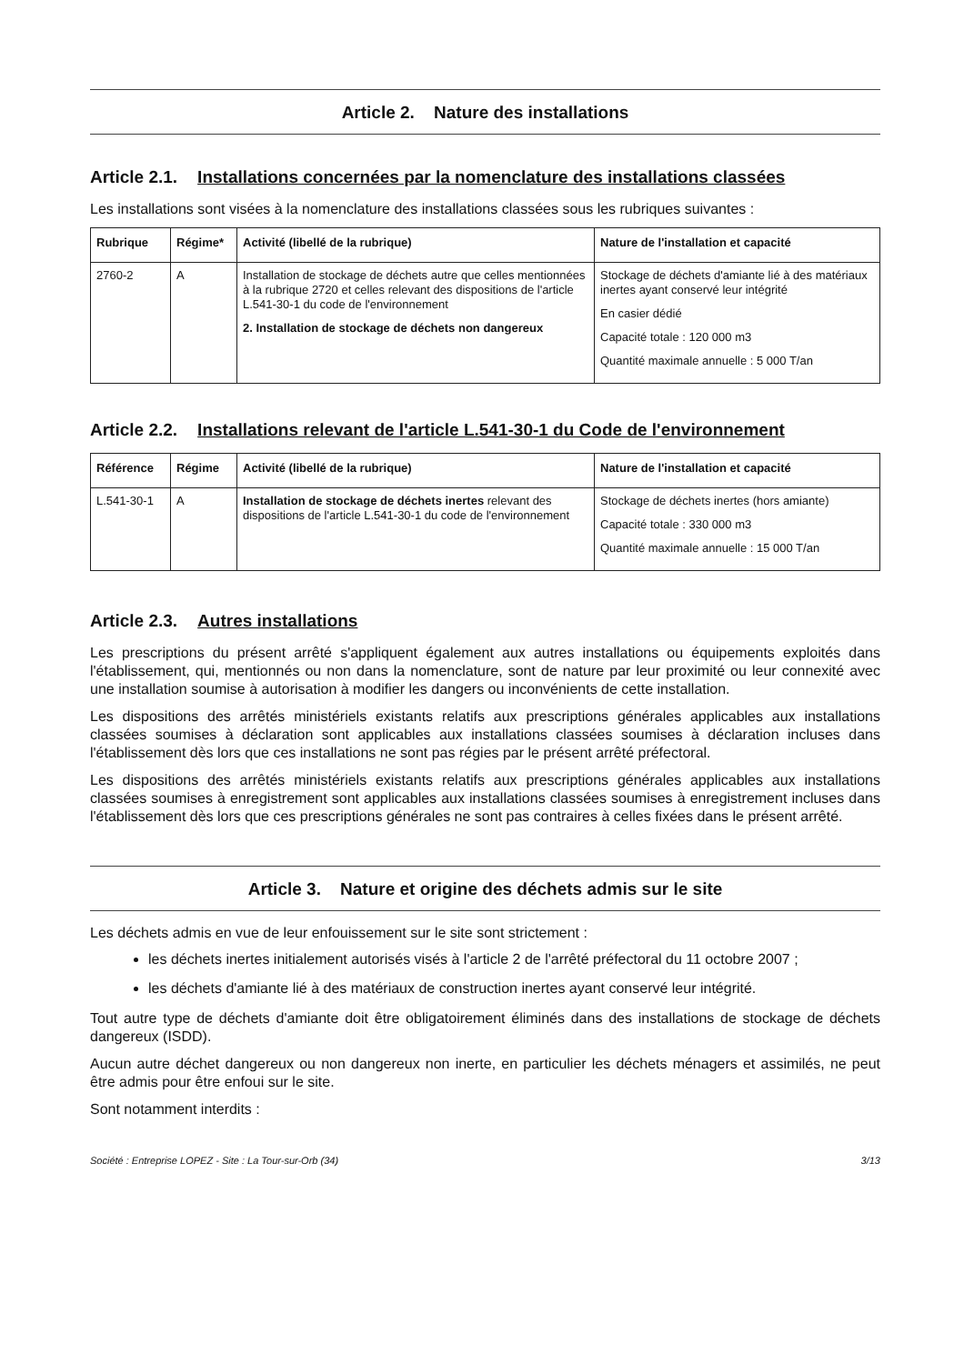Article 2. Nature des installations
Article 2.1. Installations concernées par la nomenclature des installations classées
Les installations sont visées à la nomenclature des installations classées sous les rubriques suivantes :
| Rubrique | Régime* | Activité (libellé de la rubrique) | Nature de l'installation et capacité |
| --- | --- | --- | --- |
| 2760-2 | A | Installation de stockage de déchets autre que celles mentionnées à la rubrique 2720 et celles relevant des dispositions de l'article L.541-30-1 du code de l'environnement 2. Installation de stockage de déchets non dangereux | Stockage de déchets d'amiante lié à des matériaux inertes ayant conservé leur intégrité En casier dédié Capacité totale : 120 000 m3 Quantité maximale annuelle : 5 000 T/an |
Article 2.2. Installations relevant de l'article L.541-30-1 du Code de l'environnement
| Référence | Régime | Activité (libellé de la rubrique) | Nature de l'installation et capacité |
| --- | --- | --- | --- |
| L.541-30-1 | A | Installation de stockage de déchets inertes relevant des dispositions de l'article L.541-30-1 du code de l'environnement | Stockage de déchets inertes (hors amiante) Capacité totale : 330 000 m3 Quantité maximale annuelle : 15 000 T/an |
Article 2.3. Autres installations
Les prescriptions du présent arrêté s'appliquent également aux autres installations ou équipements exploités dans l'établissement, qui, mentionnés ou non dans la nomenclature, sont de nature par leur proximité ou leur connexité avec une installation soumise à autorisation à modifier les dangers ou inconvénients de cette installation.
Les dispositions des arrêtés ministériels existants relatifs aux prescriptions générales applicables aux installations classées soumises à déclaration sont applicables aux installations classées soumises à déclaration incluses dans l'établissement dès lors que ces installations ne sont pas régies par le présent arrêté préfectoral.
Les dispositions des arrêtés ministériels existants relatifs aux prescriptions générales applicables aux installations classées soumises à enregistrement sont applicables aux installations classées soumises à enregistrement incluses dans l'établissement dès lors que ces prescriptions générales ne sont pas contraires à celles fixées dans le présent arrêté.
Article 3. Nature et origine des déchets admis sur le site
Les déchets admis en vue de leur enfouissement sur le site sont strictement :
les déchets inertes initialement autorisés visés à l'article 2 de l'arrêté préfectoral du 11 octobre 2007 ;
les déchets d'amiante lié à des matériaux de construction inertes ayant conservé leur intégrité.
Tout autre type de déchets d'amiante doit être obligatoirement éliminés dans des installations de stockage de déchets dangereux (ISDD).
Aucun autre déchet dangereux ou non dangereux non inerte, en particulier les déchets ménagers et assimilés, ne peut être admis pour être enfoui sur le site.
Sont notamment interdits :
Société : Entreprise LOPEZ - Site : La Tour-sur-Orb (34) 3/13